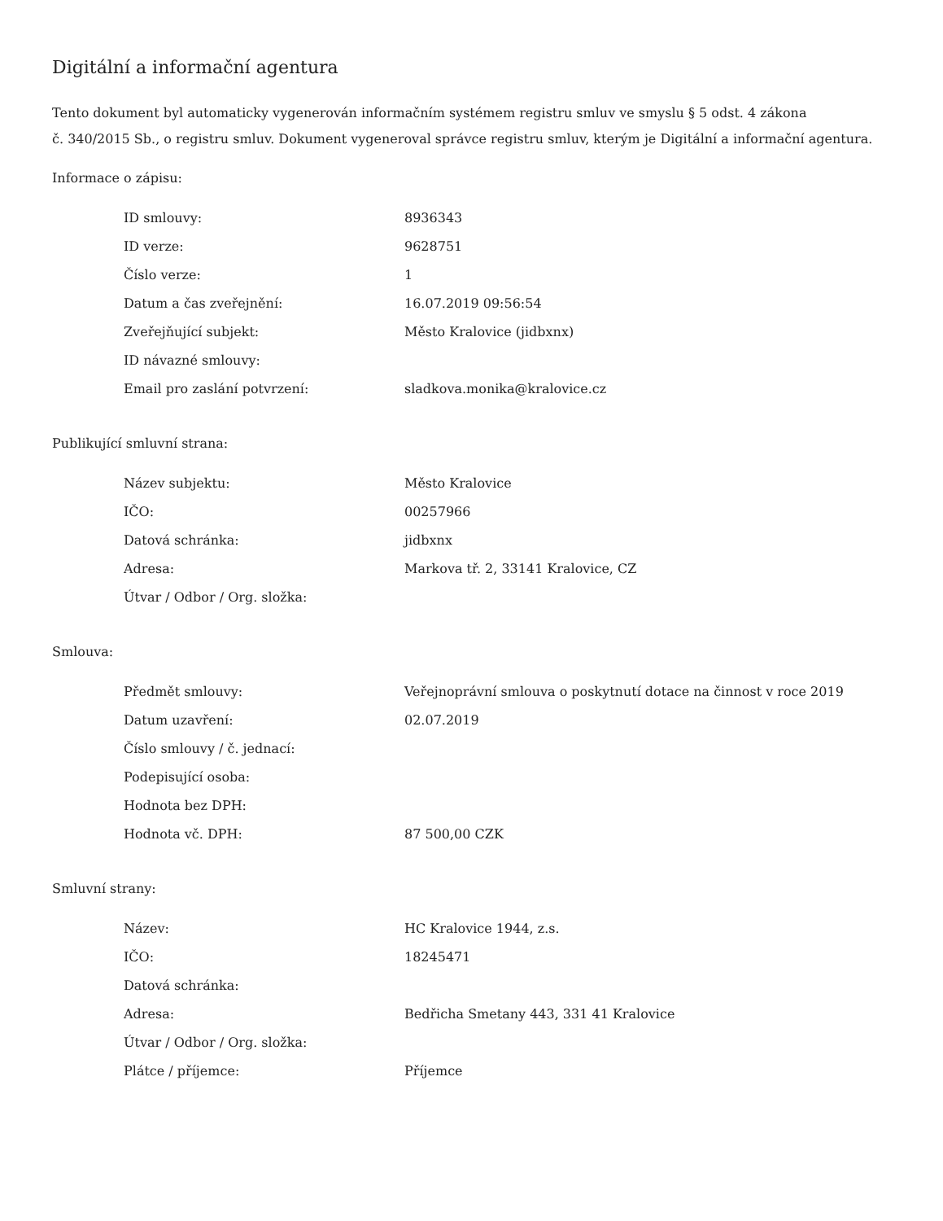Digitální a informační agentura
Tento dokument byl automaticky vygenerován informačním systémem registru smluv ve smyslu § 5 odst. 4 zákona
č. 340/2015 Sb., o registru smluv. Dokument vygeneroval správce registru smluv, kterým je Digitální a informační agentura.
Informace o zápisu:
| ID smlouvy: | 8936343 |
| ID verze: | 9628751 |
| Číslo verze: | 1 |
| Datum a čas zveřejnění: | 16.07.2019 09:56:54 |
| Zveřejňující subjekt: | Město Kralovice (jidbxnx) |
| ID návazné smlouvy: | |
| Email pro zaslání potvrzení: | sladkova.monika@kralovice.cz |
Publikující smluvní strana:
| Název subjektu: | Město Kralovice |
| IČO: | 00257966 |
| Datová schránka: | jidbxnx |
| Adresa: | Markova tř. 2, 33141 Kralovice, CZ |
| Útvar / Odbor / Org. složka: | |
Smlouva:
| Předmět smlouvy: | Veřejnoprávní smlouva o poskytnutí dotace na činnost v roce 2019 |
| Datum uzavření: | 02.07.2019 |
| Číslo smlouvy / č. jednací: | |
| Podepisující osoba: | |
| Hodnota bez DPH: | |
| Hodnota vč. DPH: | 87 500,00 CZK |
Smluvní strany:
| Název: | HC Kralovice 1944, z.s. |
| IČO: | 18245471 |
| Datová schránka: | |
| Adresa: | Bedřicha Smetany 443, 331 41 Kralovice |
| Útvar / Odbor / Org. složka: | |
| Plátce / příjemce: | Příjemce |